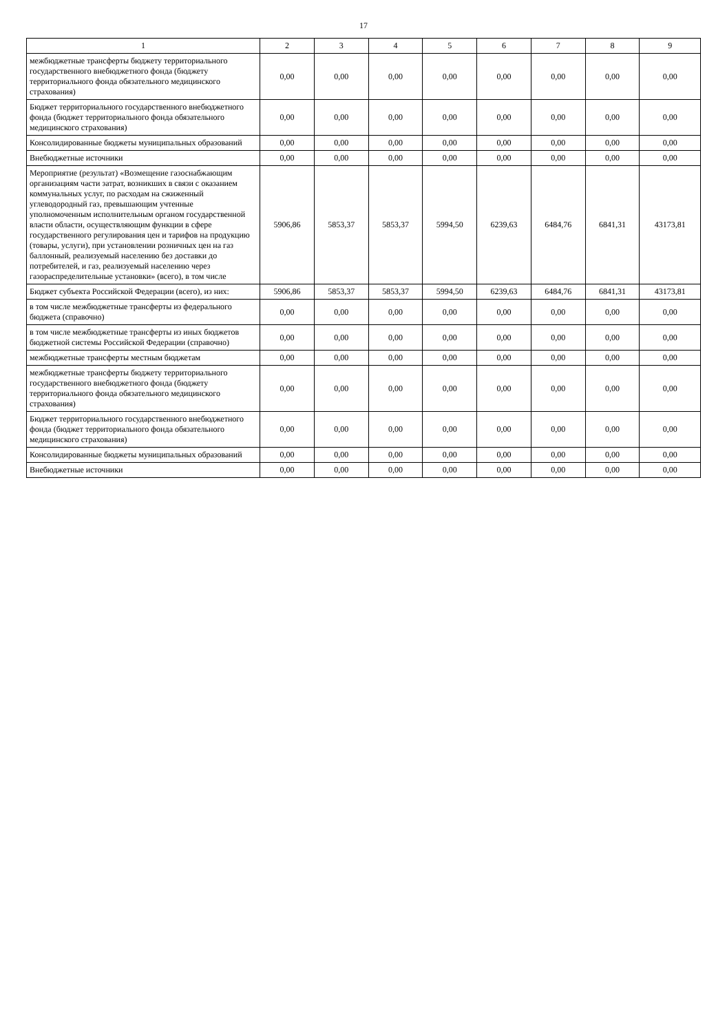17
| 1 | 2 | 3 | 4 | 5 | 6 | 7 | 8 | 9 |
| --- | --- | --- | --- | --- | --- | --- | --- | --- |
| межбюджетные трансферты бюджету территориального государственного внебюджетного фонда (бюджету территориального фонда обязательного медицинского страхования) | 0,00 | 0,00 | 0,00 | 0,00 | 0,00 | 0,00 | 0,00 | 0,00 |
| Бюджет территориального государственного внебюджетного фонда (бюджет территориального фонда обязательного медицинского страхования) | 0,00 | 0,00 | 0,00 | 0,00 | 0,00 | 0,00 | 0,00 | 0,00 |
| Консолидированные бюджеты муниципальных образований | 0,00 | 0,00 | 0,00 | 0,00 | 0,00 | 0,00 | 0,00 | 0,00 |
| Внебюджетные источники | 0,00 | 0,00 | 0,00 | 0,00 | 0,00 | 0,00 | 0,00 | 0,00 |
| Мероприятие (результат) «Возмещение газоснабжающим организациям части затрат, возникших в связи с оказанием коммунальных услуг, по расходам на сжиженный углеводородный газ, превышающим учтенные уполномоченным исполнительным органом государственной власти области, осуществляющим функции в сфере государственного регулирования цен и тарифов на продукцию (товары, услуги), при установлении розничных цен на газ баллонный, реализуемый населению без доставки до потребителей, и газ, реализуемый населению через газораспределительные установки» (всего), в том числе | 5906,86 | 5853,37 | 5853,37 | 5994,50 | 6239,63 | 6484,76 | 6841,31 | 43173,81 |
| Бюджет субъекта Российской Федерации (всего), из них: | 5906,86 | 5853,37 | 5853,37 | 5994,50 | 6239,63 | 6484,76 | 6841,31 | 43173,81 |
| в том числе межбюджетные трансферты из федерального бюджета (справочно) | 0,00 | 0,00 | 0,00 | 0,00 | 0,00 | 0,00 | 0,00 | 0,00 |
| в том числе межбюджетные трансферты из иных бюджетов бюджетной системы Российской Федерации (справочно) | 0,00 | 0,00 | 0,00 | 0,00 | 0,00 | 0,00 | 0,00 | 0,00 |
| межбюджетные трансферты местным бюджетам | 0,00 | 0,00 | 0,00 | 0,00 | 0,00 | 0,00 | 0,00 | 0,00 |
| межбюджетные трансферты бюджету территориального государственного внебюджетного фонда (бюджету территориального фонда обязательного медицинского страхования) | 0,00 | 0,00 | 0,00 | 0,00 | 0,00 | 0,00 | 0,00 | 0,00 |
| Бюджет территориального государственного внебюджетного фонда (бюджет территориального фонда обязательного медицинского страхования) | 0,00 | 0,00 | 0,00 | 0,00 | 0,00 | 0,00 | 0,00 | 0,00 |
| Консолидированные бюджеты муниципальных образований | 0,00 | 0,00 | 0,00 | 0,00 | 0,00 | 0,00 | 0,00 | 0,00 |
| Внебюджетные источники | 0,00 | 0,00 | 0,00 | 0,00 | 0,00 | 0,00 | 0,00 | 0,00 |